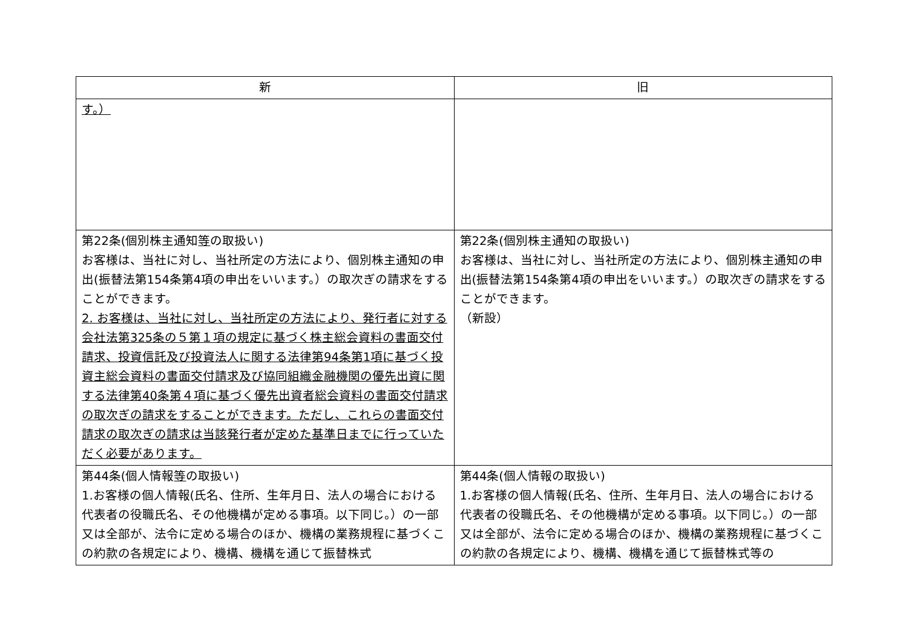| 新 | 旧 |
| --- | --- |
| す。） | |
| 第22条(個別株主通知 等 の取扱い) お客様は、当社に対し、当社所定の方法により、個別株主通知の申出(振替法第154条第4項の申出をいいます。）の取次ぎの請求をすることができます。 2. お客様は、当社に対し、当社所定の方法により、発行者に対する会社法第325条の５第１項の規定に基づく株主総会資料の書面交付請求、投資信託及び投資法人に関する法律第94条第1項に基づく投資主総会資料の書面交付請求及び協同組織金融機関の優先出資に関する法律第40条第４項に基づく優先出資者総会資料の書面交付請求の取次ぎの請求をすることができます。ただし、これらの書面交付請求の取次ぎの請求は当該発行者が定めた基準日までに行っていただく必要があります。 | 第22条(個別株主通知の取扱い) お客様は、当社に対し、当社所定の方法により、個別株主通知の申出(振替法第154条第4項の申出をいいます。）の取次ぎの請求をすることができます。 （新設） |
| 第44条(個人情報 等 の取扱い) 1.お客様の個人情報(氏名、住所、生年月日、法人の場合における代表者の役職氏名、その他機構が定める事項。以下同じ。）の一部又は全部が、法令に定める場合のほか、機構の業務規程に基づくこの約款の各規定により、機構、機構を通じて振替株式 | 第44条(個人情報の取扱い) 1.お客様の個人情報(氏名、住所、生年月日、法人の場合における代表者の役職氏名、その他機構が定める事項。以下同じ。）の一部又は全部が、法令に定める場合のほか、機構の業務規程に基づくこの約款の各規定により、機構、機構を通じて振替株式等の |